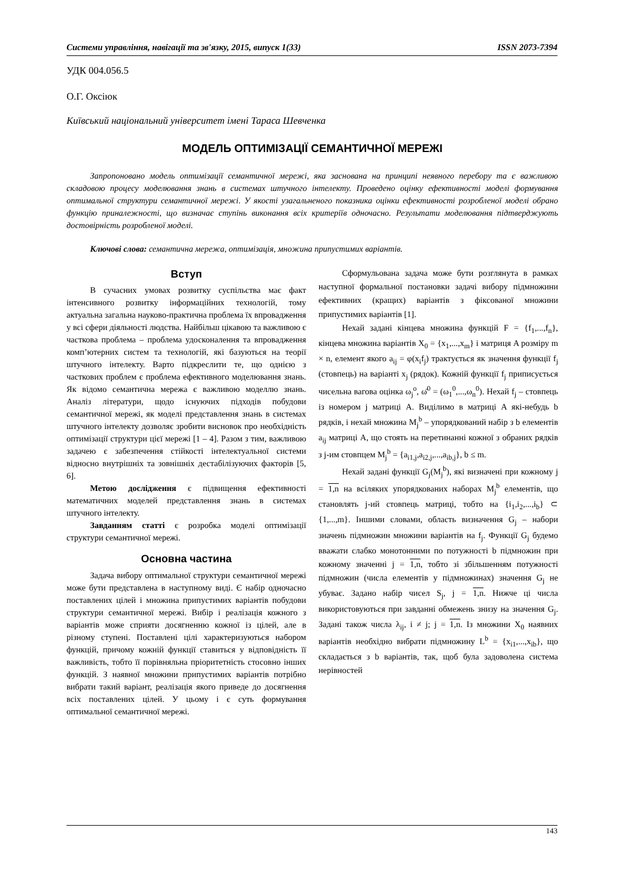Системи управління, навігації та зв'язку, 2015, випуск 1(33) ISSN 2073-7394
УДК 004.056.5
О.Г. Оксіюк
Київський національний університет імені Тараса Шевченка
МОДЕЛЬ ОПТИМІЗАЦІЇ СЕМАНТИЧНОЇ МЕРЕЖІ
Запропоновано модель оптимізації семантичної мережі, яка заснована на принципі неявного перебору та є важливою складовою процесу моделювання знань в системах штучного інтелекту. Проведено оцінку ефективності моделі формування оптимальної структури семантичної мережі. У якості узагальненого показника оцінки ефективності розробленої моделі обрано функцію приналежності, що визначає ступінь виконання всіх критеріїв одночасно. Результати моделювання підтверджують достовірність розробленої моделі.
Ключові слова: семантична мережа, оптимізація, множина припустимих варіантів.
Вступ
В сучасних умовах розвитку суспільства має факт інтенсивного розвитку інформаційних технологій, тому актуальна загальна науково-практична проблема їх впровадження у всі сфери діяльності людства. Найбільш цікавою та важливою є часткова проблема – проблема удосконалення та впровадження комп’ютерних систем та технологій, які базуються на теорії штучного інтелекту. Варто підкреслити те, що однією з часткових проблем є проблема ефективного моделювання знань. Як відомо семантична мережа є важливою моделлю знань. Аналіз літератури, щодо існуючих підходів побудови семантичної мережі, як моделі представлення знань в системах штучного інтелекту дозволяє зробити висновок про необхідність оптимізації структури цієї мережі [1 – 4]. Разом з тим, важливою задачею є забезпечення стійкості інтелектуальної системи відносно внутрішніх та зовнішніх дестабілізуючих факторів [5, 6].
Метою дослідження є підвищення ефективності математичних моделей представлення знань в системах штучного інтелекту.
Завданням статті є розробка моделі оптимізації структури семантичної мережі.
Основна частина
Задача вибору оптимальної структури семантичної мережі може бути представлена в наступному виді. Є набір одночасно поставлених цілей і множина припустимих варіантів побудови структури семантичної мережі. Вибір і реалізація кожного з варіантів може сприяти досягненню кожної із цілей, але в різному ступені. Поставлені цілі характеризуються набором функцій, причому кожній функції ставиться у відповідність її важливість, тобто її порівняльна пріоритетність стосовно інших функцій. З наявної множини припустимих варіантів потрібно вибрати такий варіант, реалізація якого приведе до досягнення всіх поставлених цілей. У цьому і є суть формування оптимальної семантичної мережі.
Сформульована задача може бути розглянута в рамках наступної формальної постановки задачі вибору підмножини ефективних (кращих) варіантів з фіксованої множини припустимих варіантів [1].
Нехай задані кінцева множина функцій F = {f<sub>1</sub>,...,f<sub>n</sub>}, кінцева множина варіантів X<sub>0</sub> = {x<sub>1</sub>,...,x<sub>m</sub>} і матриця A розміру m × n, елемент якого a<sub>ij</sub> = φ(x<sub>i</sub>f<sub>j</sub>) трактується як значення функції f<sub>j</sub> (стовпець) на варіанті x<sub>j</sub> (рядок). Кожній функції f<sub>j</sub> приписується чисельна вагова оцінка ω<sub>j</sub><sup>o</sup>, ω̄<sup>0</sup> = (ω<sub>1</sub><sup>0</sup>,...,ω<sub>n</sub><sup>0</sup>). Нехай f<sub>j</sub> – стовпець із номером j матриці A. Виділимо в матриці A які-небудь b рядків, і нехай множина M<sub>j</sub><sup>b</sup> – упорядкований набір з b елементів a<sub>ij</sub> матриці A, що стоять на перетинанні кожної з обраних рядків з j-им стовпцем M<sub>j</sub><sup>b</sup> = {a<sub>i1,j</sub>,a<sub>i2,j</sub>,...,a<sub>ib,j</sub>}, b ≤ m.
Нехай задані функції G<sub>j</sub>(M<sub>j</sub><sup>b</sup>), які визначені при кожному j = 1,n на всіляких упорядкованих наборах M<sub>j</sub><sup>b</sup> елементів, що становлять j-ий стовпець матриці, тобто на {i<sub>1</sub>,i<sub>2</sub>,...,i<sub>b</sub>} ⊂ {1,...,m}. Іншими словами, область визначення G<sub>j</sub> – набори значень підмножин множини варіантів на f<sub>j</sub>. Функції G<sub>j</sub> будемо вважати слабко монотонними по потужності b підмножин при кожному значенні j = 1,n, тобто зі збільшенням потужності підмножин (числа елементів у підмножинах) значення G<sub>j</sub> не убуває. Задано набір чисел S<sub>j</sub>, j = 1,n. Нижче ці числа використовуються при завданні обмежень знизу на значення G<sub>j</sub>. Задані також числа λ<sub>ij</sub>, i ≠ j; j = 1,n. Із множини X<sub>0</sub> наявних варіантів необхідно вибрати підмножину L<sup>b</sup> = {x<sub>i1</sub>,...,x<sub>ib</sub>}, що складається з b варіантів, так, щоб була задоволена система нерівностей
143